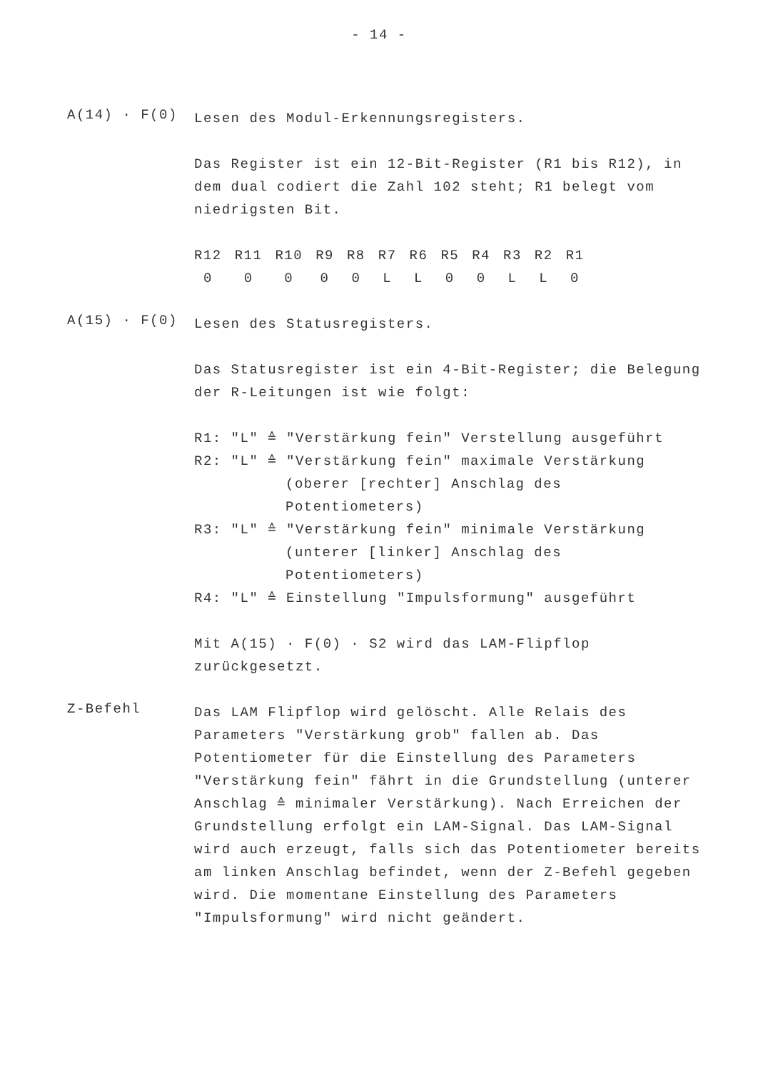- 14 -
A(14) · F(0)
Lesen des Modul-Erkennungsregisters.
Das Register ist ein 12-Bit-Register (R1 bis R12), in dem dual codiert die Zahl 102 steht; R1 belegt vom niedrigsten Bit.
| R12 | R11 | R10 | R9 | R8 | R7 | R6 | R5 | R4 | R3 | R2 | R1 |
| 0 | 0 | 0 | 0 | 0 | L | L | 0 | 0 | L | L | 0 |
A(15) · F(0)
Lesen des Statusregisters.
Das Statusregister ist ein 4-Bit-Register; die Belegung der R-Leitungen ist wie folgt:
R1: "L" ≙ "Verstärkung fein" Verstellung ausgeführt
R2: "L" ≙ "Verstärkung fein" maximale Verstärkung (oberer [rechter] Anschlag des Potentiometers)
R3: "L" ≙ "Verstärkung fein" minimale Verstärkung (unterer [linker] Anschlag des Potentiometers)
R4: "L" ≙ Einstellung "Impulsformung" ausgeführt
Mit A(15) · F(0) · S2 wird das LAM-Flipflop zurückgesetzt.
Z-Befehl
Das LAM Flipflop wird gelöscht. Alle Relais des Parameters "Verstärkung grob" fallen ab. Das Potentiometer für die Einstellung des Parameters "Verstärkung fein" fährt in die Grundstellung (unterer Anschlag ≙ minimaler Verstärkung). Nach Erreichen der Grundstellung erfolgt ein LAM-Signal. Das LAM-Signal wird auch erzeugt, falls sich das Potentiometer bereits am linken Anschlag befindet, wenn der Z-Befehl gegeben wird. Die momentane Einstellung des Parameters "Impulsformung" wird nicht geändert.